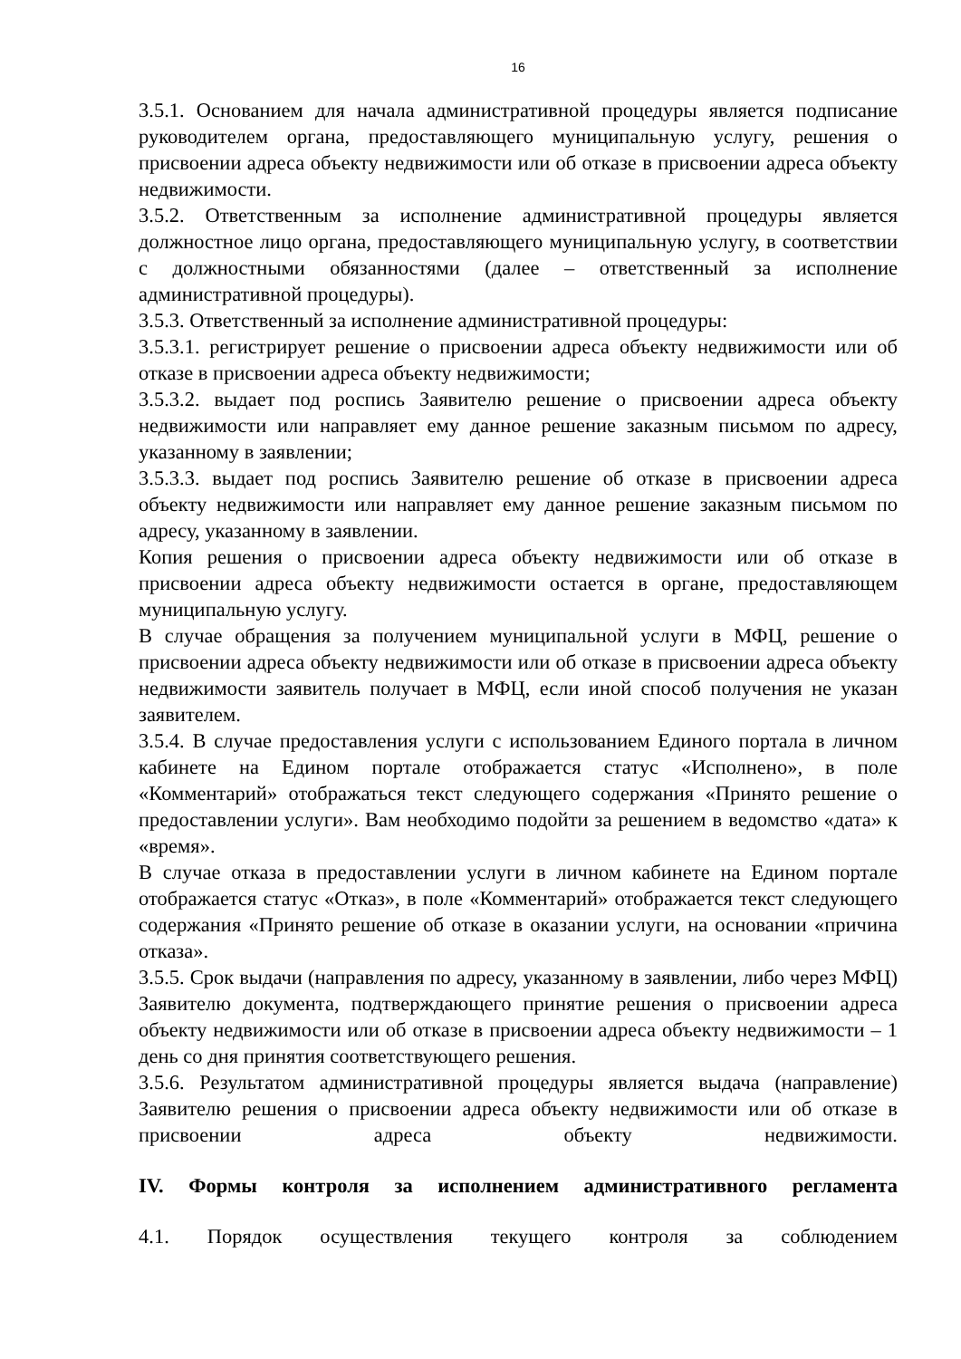16
3.5.1. Основанием для начала административной процедуры является подписание руководителем органа, предоставляющего муниципальную услугу, решения о присвоении адреса объекту недвижимости или об отказе в присвоении адреса объекту недвижимости.
3.5.2. Ответственным за исполнение административной процедуры является должностное лицо органа, предоставляющего муниципальную услугу, в соответствии с должностными обязанностями (далее – ответственный за исполнение административной процедуры).
3.5.3. Ответственный за исполнение административной процедуры:
3.5.3.1. регистрирует решение о присвоении адреса объекту недвижимости или об отказе в присвоении адреса объекту недвижимости;
3.5.3.2. выдает под роспись Заявителю решение о присвоении адреса объекту недвижимости или направляет ему данное решение заказным письмом по адресу, указанному в заявлении;
3.5.3.3. выдает под роспись Заявителю решение об отказе в присвоении адреса объекту недвижимости или направляет ему данное решение заказным письмом по адресу, указанному в заявлении.
Копия решения о присвоении адреса объекту недвижимости или об отказе в присвоении адреса объекту недвижимости остается в органе, предоставляющем муниципальную услугу.
В случае обращения за получением муниципальной услуги в МФЦ, решение о присвоении адреса объекту недвижимости или об отказе в присвоении адреса объекту недвижимости заявитель получает в МФЦ, если иной способ получения не указан заявителем.
3.5.4. В случае предоставления услуги с использованием Единого портала в личном кабинете на Едином портале отображается статус «Исполнено», в поле «Комментарий» отображаться текст следующего содержания «Принято решение о предоставлении услуги». Вам необходимо подойти за решением в ведомство «дата» к «время».
В случае отказа в предоставлении услуги в личном кабинете на Едином портале отображается статус «Отказ», в поле «Комментарий» отображается текст следующего содержания «Принято решение об отказе в оказании услуги, на основании «причина отказа».
3.5.5. Срок выдачи (направления по адресу, указанному в заявлении, либо через МФЦ) Заявителю документа, подтверждающего принятие решения о присвоении адреса объекту недвижимости или об отказе в присвоении адреса объекту недвижимости – 1 день со дня принятия соответствующего решения.
3.5.6. Результатом административной процедуры является выдача (направление) Заявителю решения о присвоении адреса объекту недвижимости или об отказе в присвоении адреса объекту недвижимости.
IV. Формы контроля за исполнением административного регламента
4.1. Порядок осуществления текущего контроля за соблюдением